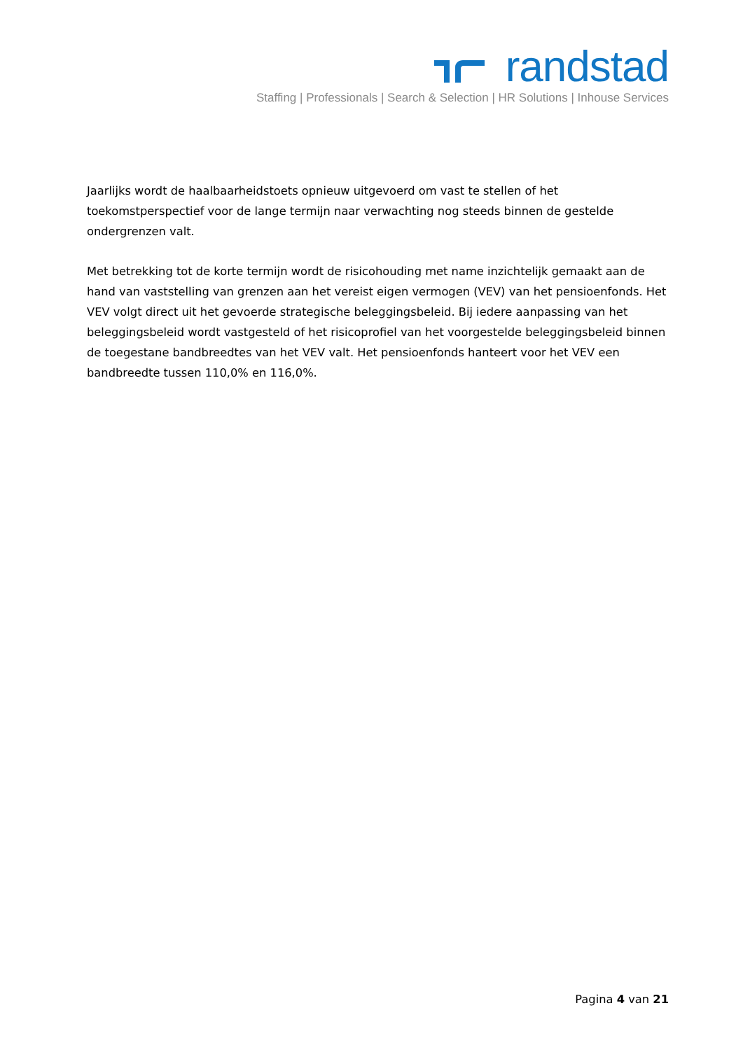randstad
Staffing | Professionals | Search & Selection | HR Solutions | Inhouse Services
Jaarlijks wordt de haalbaarheidstoets opnieuw uitgevoerd om vast te stellen of het toekomstperspectief voor de lange termijn naar verwachting nog steeds binnen de gestelde ondergrenzen valt.
Met betrekking tot de korte termijn wordt de risicohouding met name inzichtelijk gemaakt aan de hand van vaststelling van grenzen aan het vereist eigen vermogen (VEV) van het pensioenfonds. Het VEV volgt direct uit het gevoerde strategische beleggingsbeleid. Bij iedere aanpassing van het beleggingsbeleid wordt vastgesteld of het risicoprofiel van het voorgestelde beleggingsbeleid binnen de toegestane bandbreedtes van het VEV valt. Het pensioenfonds hanteert voor het VEV een bandbreedte tussen 110,0% en 116,0%.
Pagina 4 van 21